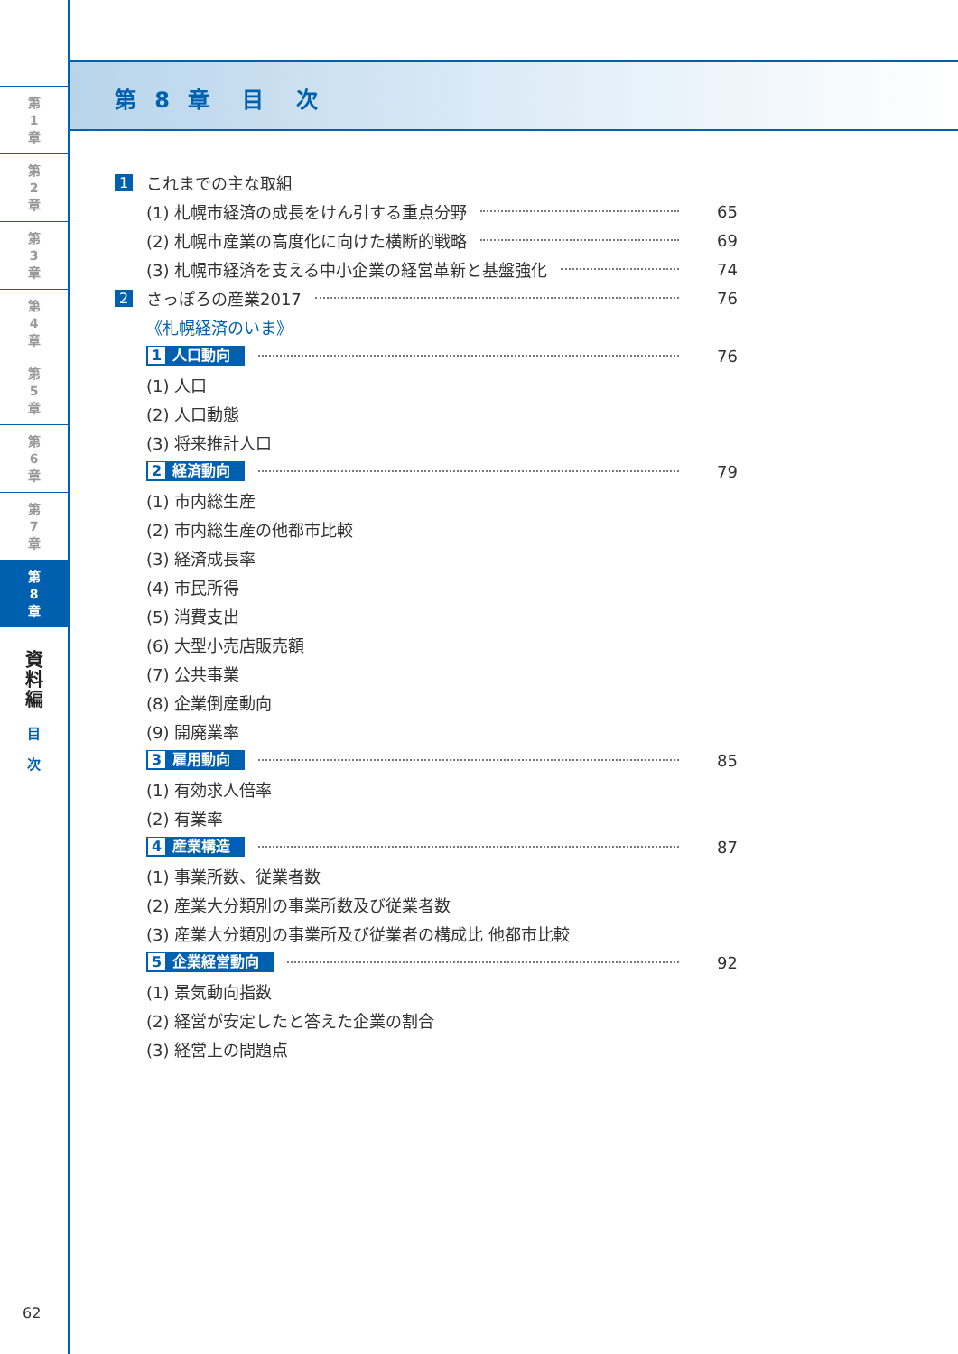第
1
章
第
2
章
第
3
章
第
4
章
第
5
章
第
6
章
第
7
章
第
8
章
資
料
編
目
次
62
第 8 章　目　次
1 これまでの主な取組
(1) 札幌市経済の成長をけん引する重点分野 65
(2) 札幌市産業の高度化に向けた横断的戦略 69
(3) 札幌市経済を支える中小企業の経営革新と基盤強化 74
2 さっぽろの産業2017 76
《札幌経済のいま》
1 人口動向 76
(1) 人口
(2) 人口動態
(3) 将来推計人口
2 経済動向 79
(1) 市内総生産
(2) 市内総生産の他都市比較
(3) 経済成長率
(4) 市民所得
(5) 消費支出
(6) 大型小売店販売額
(7) 公共事業
(8) 企業倒産動向
(9) 開廃業率
3 雇用動向 85
(1) 有効求人倍率
(2) 有業率
4 産業構造 87
(1) 事業所数、従業者数
(2) 産業大分類別の事業所数及び従業者数
(3) 産業大分類別の事業所及び従業者の構成比 他都市比較
5 企業経営動向 92
(1) 景気動向指数
(2) 経営が安定したと答えた企業の割合
(3) 経営上の問題点